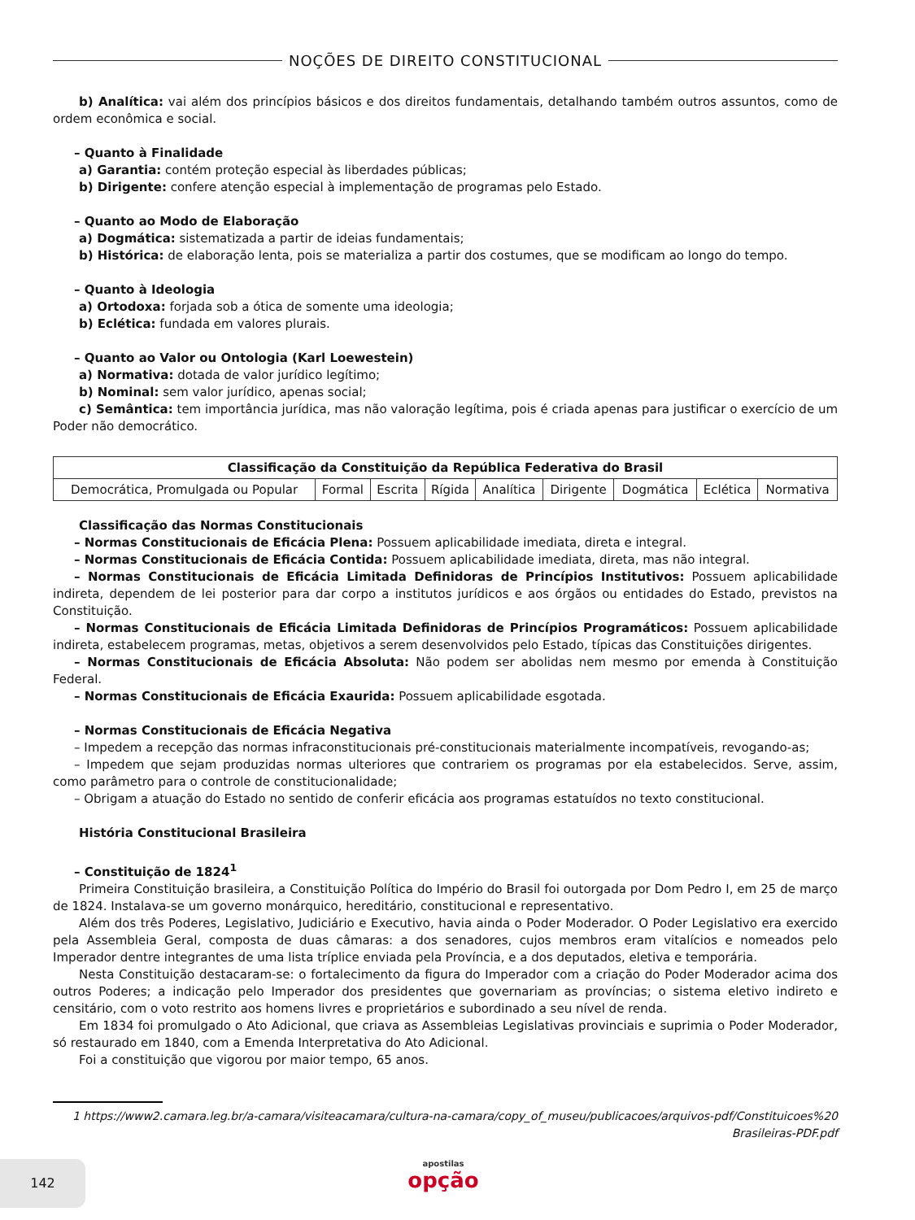NOÇÕES DE DIREITO CONSTITUCIONAL
b) Analítica: vai além dos princípios básicos e dos direitos fundamentais, detalhando também outros assuntos, como de ordem econômica e social.
– Quanto à Finalidade
a) Garantia: contém proteção especial às liberdades públicas;
b) Dirigente: confere atenção especial à implementação de programas pelo Estado.
– Quanto ao Modo de Elaboração
a) Dogmática: sistematizada a partir de ideias fundamentais;
b) Histórica: de elaboração lenta, pois se materializa a partir dos costumes, que se modificam ao longo do tempo.
– Quanto à Ideologia
a) Ortodoxa: forjada sob a ótica de somente uma ideologia;
b) Eclética: fundada em valores plurais.
– Quanto ao Valor ou Ontologia (Karl Loewestein)
a) Normativa: dotada de valor jurídico legítimo;
b) Nominal: sem valor jurídico, apenas social;
c) Semântica: tem importância jurídica, mas não valoração legítima, pois é criada apenas para justificar o exercício de um Poder não democrático.
| Classificação da Constituição da República Federativa do Brasil | | | | | | | | |
| --- | --- | --- | --- | --- | --- | --- | --- | --- |
| Democrática, Promulgada ou Popular | Formal | Escrita | Rígida | Analítica | Dirigente | Dogmática | Eclética | Normativa |
Classificação das Normas Constitucionais
– Normas Constitucionais de Eficácia Plena: Possuem aplicabilidade imediata, direta e integral.
– Normas Constitucionais de Eficácia Contida: Possuem aplicabilidade imediata, direta, mas não integral.
– Normas Constitucionais de Eficácia Limitada Definidoras de Princípios Institutivos: Possuem aplicabilidade indireta, dependem de lei posterior para dar corpo a institutos jurídicos e aos órgãos ou entidades do Estado, previstos na Constituição.
– Normas Constitucionais de Eficácia Limitada Definidoras de Princípios Programáticos: Possuem aplicabilidade indireta, estabelecem programas, metas, objetivos a serem desenvolvidos pelo Estado, típicas das Constituições dirigentes.
– Normas Constitucionais de Eficácia Absoluta: Não podem ser abolidas nem mesmo por emenda à Constituição Federal.
– Normas Constitucionais de Eficácia Exaurida: Possuem aplicabilidade esgotada.
– Normas Constitucionais de Eficácia Negativa
– Impedem a recepção das normas infraconstitucionais pré-constitucionais materialmente incompatíveis, revogando-as;
– Impedem que sejam produzidas normas ulteriores que contrariem os programas por ela estabelecidos. Serve, assim, como parâmetro para o controle de constitucionalidade;
– Obrigam a atuação do Estado no sentido de conferir eficácia aos programas estatuídos no texto constitucional.
História Constitucional Brasileira
– Constituição de 1824<sup>1</sup>
Primeira Constituição brasileira, a Constituição Política do Império do Brasil foi outorgada por Dom Pedro I, em 25 de março de 1824. Instalava-se um governo monárquico, hereditário, constitucional e representativo.
Além dos três Poderes, Legislativo, Judiciário e Executivo, havia ainda o Poder Moderador. O Poder Legislativo era exercido pela Assembleia Geral, composta de duas câmaras: a dos senadores, cujos membros eram vitalícios e nomeados pelo Imperador dentre integrantes de uma lista tríplice enviada pela Província, e a dos deputados, eletiva e temporária.
Nesta Constituição destacaram-se: o fortalecimento da figura do Imperador com a criação do Poder Moderador acima dos outros Poderes; a indicação pelo Imperador dos presidentes que governariam as províncias; o sistema eletivo indireto e censitário, com o voto restrito aos homens livres e proprietários e subordinado a seu nível de renda.
Em 1834 foi promulgado o Ato Adicional, que criava as Assembleias Legislativas provinciais e suprimia o Poder Moderador, só restaurado em 1840, com a Emenda Interpretativa do Ato Adicional.
Foi a constituição que vigorou por maior tempo, 65 anos.
1 https://www2.camara.leg.br/a-camara/visiteacamara/cultura-na-camara/copy_of_museu/publicacoes/arquivos-pdf/Constituicoes%20 Brasileiras-PDF.pdf
142
apostilas
opção